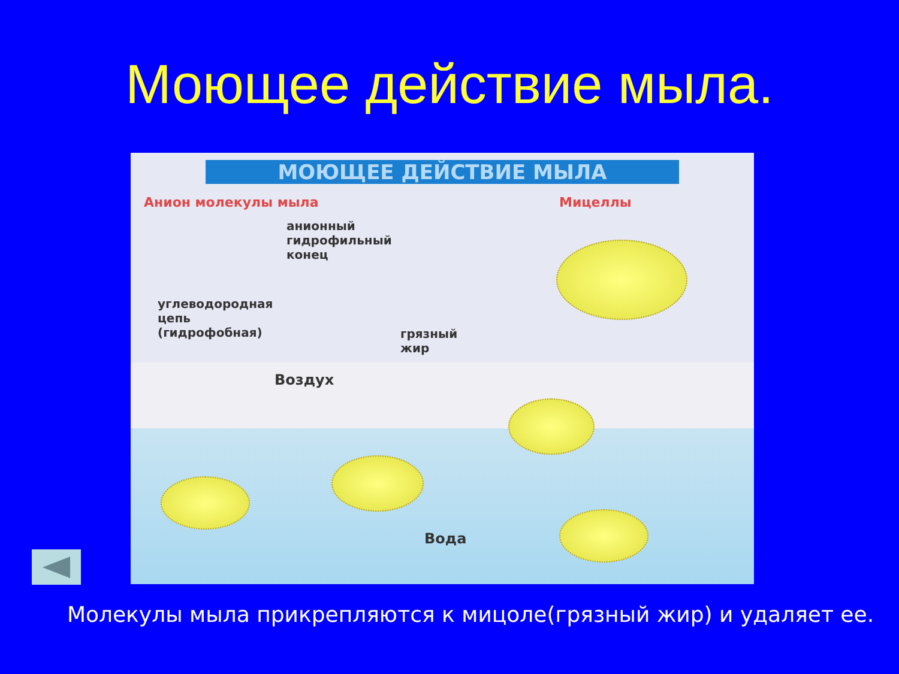Моющее действие мыла.
МОЮЩЕЕ ДЕЙСТВИЕ МЫЛА
Анион молекулы мыла Мицеллы
анионный
гидрофильный
конец
углеводородная
цепь
(гидрофобная)
грязный
жир
Воздух
Вода
Молекулы мыла прикрепляются к мицоле(грязный жир) и удаляет ее.